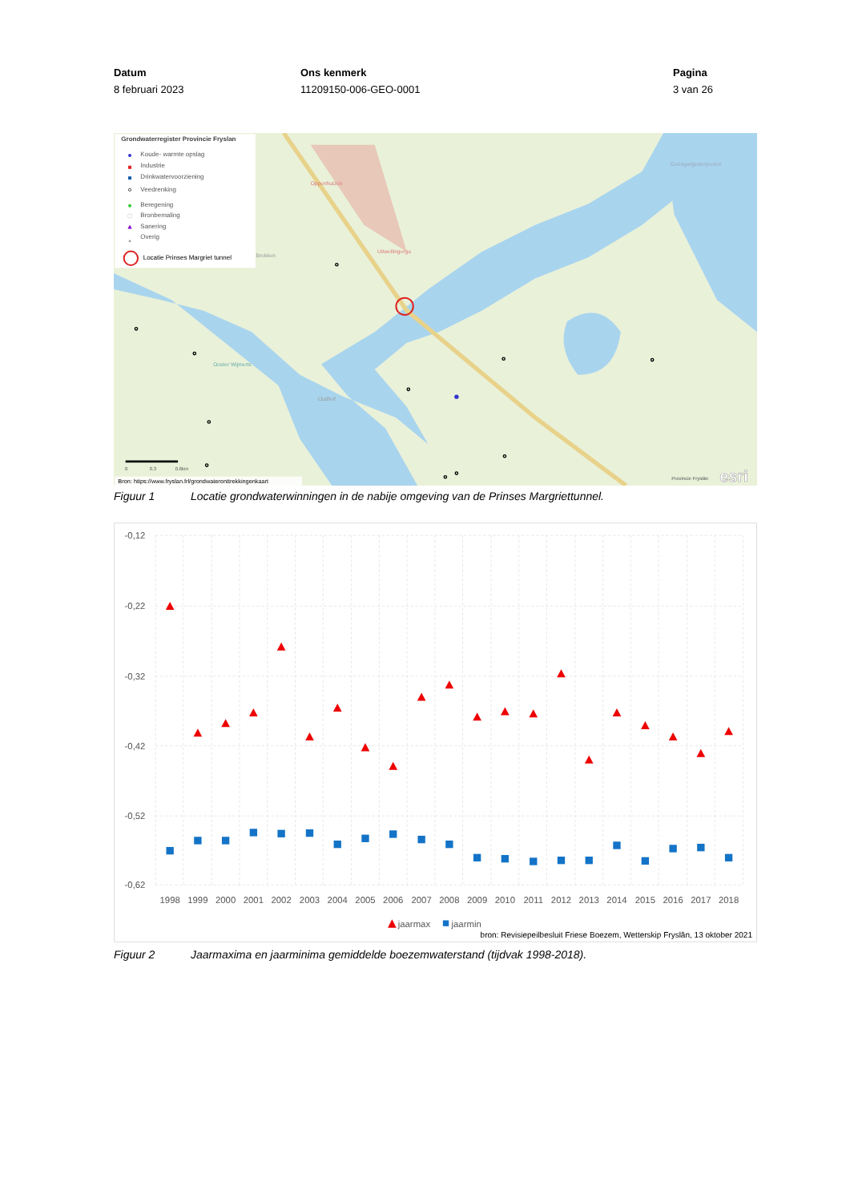Datum
8 februari 2023
Ons kenmerk
11209150-006-GEO-0001
Pagina
3 van 26
Oppenhuizen
Uitwellingerga
Ooster Wijmerts
Oudhof
Goëngarijpsterpoelen
Brekken
Grondwaterregister Provincie Fryslan
Koude- warmte opslag
Industrie
Drinkwatervoorziening
Veedrenking
Beregening
Bronbemaling
Sanering
Overig
Locatie Prinses Margriet tunnel
0
0.3
0.6km
Bron: https://www.fryslan.frl/grondwateronttrekkingenkaart
Provincie Fryslân
esri
Figuur 1 Locatie grondwaterwinningen in de nabije omgeving van de Prinses Margriettunnel.
-0,12
-0,22
-0,32
-0,42
-0,52
-0,62
1998
1999
2000
2001
2002
2003
2004
2005
2006
2007
2008
2009
2010
2011
2012
2013
2014
2015
2016
2017
2018
jaarmax
jaarmin
bron: Revisiepeilbesluit Friese Boezem, Wetterskip Fryslân, 13 oktober 2021
Figuur 2 Jaarmaxima en jaarminima gemiddelde boezemwaterstand (tijdvak 1998-2018).